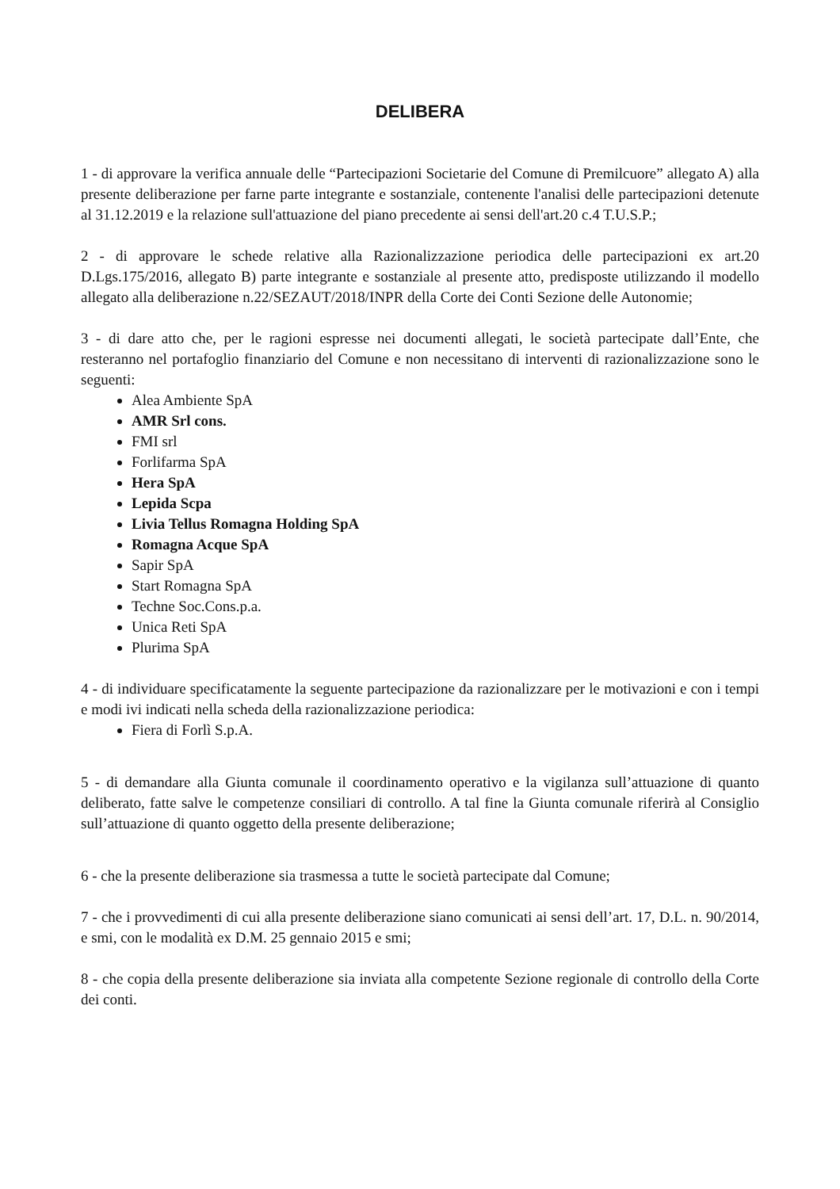DELIBERA
1 - di approvare la verifica annuale delle “Partecipazioni Societarie del Comune di Premilcuore” allegato A) alla presente deliberazione per farne parte integrante e sostanziale, contenente l'analisi delle partecipazioni detenute al 31.12.2019 e la relazione sull'attuazione del piano precedente ai sensi dell'art.20 c.4 T.U.S.P.;
2 - di approvare le schede relative alla Razionalizzazione periodica delle partecipazioni ex art.20 D.Lgs.175/2016, allegato B) parte integrante e sostanziale al presente atto, predisposte utilizzando il modello allegato alla deliberazione n.22/SEZAUT/2018/INPR della Corte dei Conti Sezione delle Autonomie;
3 - di dare atto che, per le ragioni espresse nei documenti allegati, le società partecipate dall’Ente, che resteranno nel portafoglio finanziario del Comune e non necessitano di interventi di razionalizzazione sono le seguenti:
Alea Ambiente SpA
AMR Srl cons.
FMI srl
Forlifarma SpA
Hera SpA
Lepida Scpa
Livia Tellus Romagna Holding SpA
Romagna Acque SpA
Sapir SpA
Start Romagna SpA
Techne Soc.Cons.p.a.
Unica Reti SpA
Plurima SpA
4 - di individuare specificatamente la seguente partecipazione da razionalizzare per le motivazioni e con i tempi e modi ivi indicati nella scheda della razionalizzazione periodica:
Fiera di Forlì S.p.A.
5 - di demandare alla Giunta comunale il coordinamento operativo e la vigilanza sull’attuazione di quanto deliberato, fatte salve le competenze consiliari di controllo. A tal fine la Giunta comunale riferirà al Consiglio sull’attuazione di quanto oggetto della presente deliberazione;
6 - che la presente deliberazione sia trasmessa a tutte le società partecipate dal Comune;
7 - che i provvedimenti di cui alla presente deliberazione siano comunicati ai sensi dell’art. 17, D.L. n. 90/2014, e smi, con le modalità ex D.M. 25 gennaio 2015 e smi;
8 - che copia della presente deliberazione sia inviata alla competente Sezione regionale di controllo della Corte dei conti.